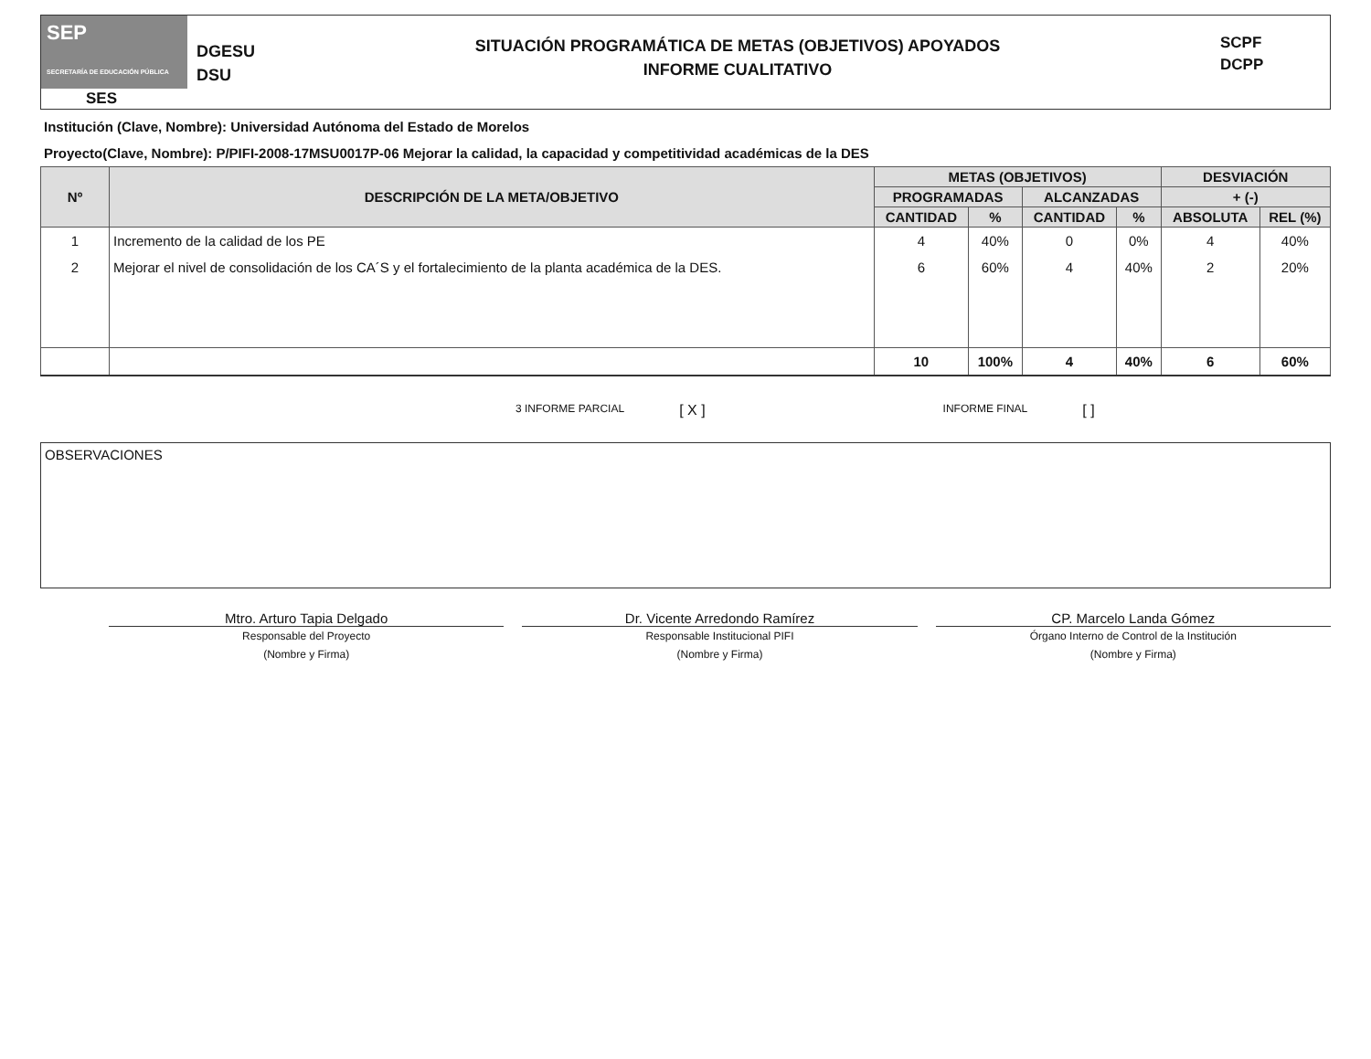SEP
SECRETARÍA DE EDUCACIÓN PÚBLICA
DGESU
DSU
SITUACIÓN PROGRAMÁTICA DE METAS (OBJETIVOS) APOYADOS
INFORME CUALITATIVO
SCPF
DCPP
SES
Institución (Clave, Nombre): Universidad Autónoma del Estado de Morelos
Proyecto(Clave, Nombre): P/PIFI-2008-17MSU0017P-06 Mejorar la calidad, la capacidad y competitividad académicas de la DES
| Nº | DESCRIPCIÓN DE LA META/OBJETIVO | METAS (OBJETIVOS) | | | | DESVIACIÓN | |
| --- | --- | --- | --- | --- | --- | --- | --- |
| | | PROGRAMADAS | | ALCANZADAS | | + (-) | |
| | | CANTIDAD | % | CANTIDAD | % | ABSOLUTA | REL (%) |
| 1 | Incremento de la calidad de los PE | 4 | 40% | 0 | 0% | 4 | 40% |
| 2 | Mejorar el nivel de consolidación de los CA´S y el fortalecimiento de la planta académica de la DES. | 6 | 60% | 4 | 40% | 2 | 20% |
| | | 10 | 100% | 4 | 40% | 6 | 60% |
3 INFORME PARCIAL [ X ] INFORME FINAL [ ]
OBSERVACIONES
Mtro. Arturo Tapia Delgado Dr. Vicente Arredondo Ramírez CP. Marcelo Landa Gómez
Responsable del Proyecto
(Nombre y Firma)
Responsable Institucional PIFI
(Nombre y Firma)
Órgano Interno de Control de la Institución
(Nombre y Firma)